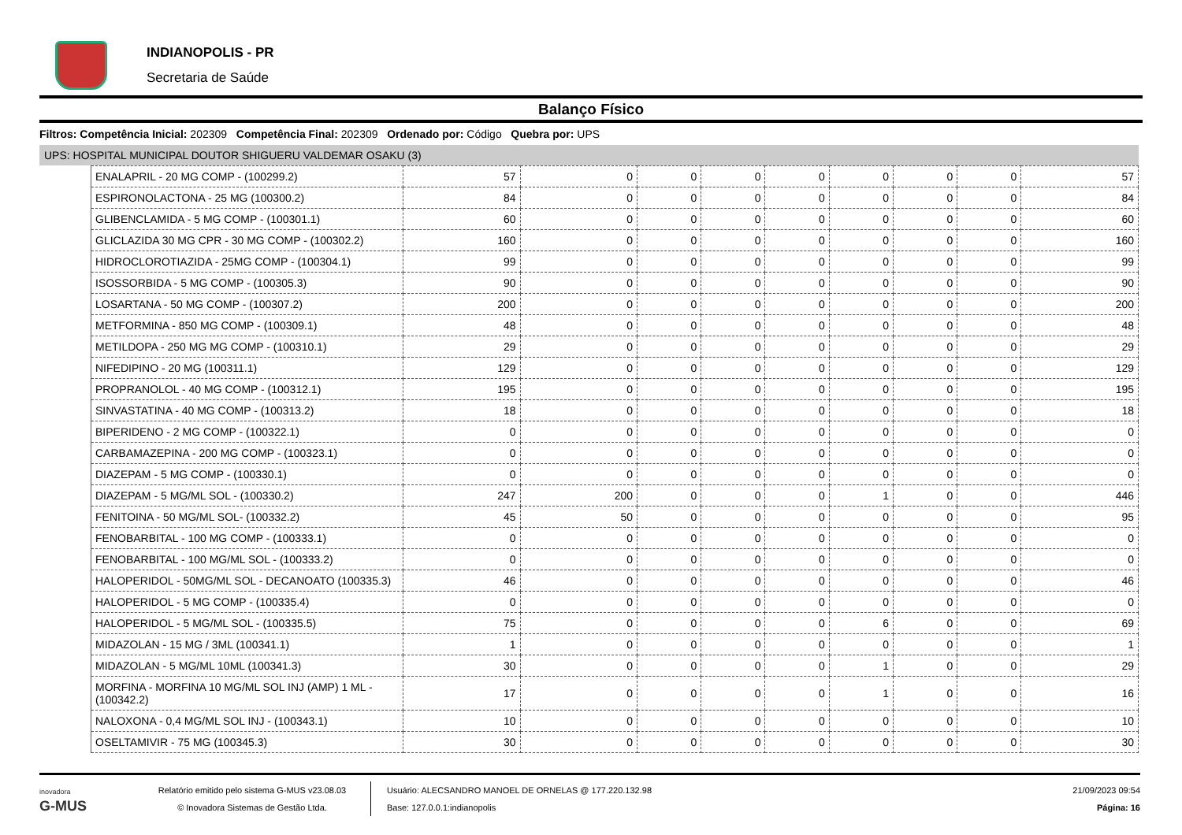INDIANOPOLIS - PR
Secretaria de Saúde
Balanço Físico
Filtros: Competência Inicial: 202309 Competência Final: 202309 Ordenado por: Código Quebra por: UPS
UPS: HOSPITAL MUNICIPAL DOUTOR SHIGUERU VALDEMAR OSAKU (3)
| ENALAPRIL - 20 MG COMP - (100299.2) | 57 | 0 | 0 | 0 | 0 | 0 | 0 | 0 | 57 |
| ESPIRONOLACTONA - 25 MG (100300.2) | 84 | 0 | 0 | 0 | 0 | 0 | 0 | 0 | 84 |
| GLIBENCLAMIDA - 5 MG COMP - (100301.1) | 60 | 0 | 0 | 0 | 0 | 0 | 0 | 0 | 60 |
| GLICLAZIDA 30 MG CPR - 30 MG COMP - (100302.2) | 160 | 0 | 0 | 0 | 0 | 0 | 0 | 0 | 160 |
| HIDROCLOROTIAZIDA - 25MG COMP - (100304.1) | 99 | 0 | 0 | 0 | 0 | 0 | 0 | 0 | 99 |
| ISOSSORBIDA - 5 MG COMP - (100305.3) | 90 | 0 | 0 | 0 | 0 | 0 | 0 | 0 | 90 |
| LOSARTANA - 50 MG COMP - (100307.2) | 200 | 0 | 0 | 0 | 0 | 0 | 0 | 0 | 200 |
| METFORMINA - 850 MG COMP - (100309.1) | 48 | 0 | 0 | 0 | 0 | 0 | 0 | 0 | 48 |
| METILDOPA - 250 MG MG COMP - (100310.1) | 29 | 0 | 0 | 0 | 0 | 0 | 0 | 0 | 29 |
| NIFEDIPINO - 20 MG (100311.1) | 129 | 0 | 0 | 0 | 0 | 0 | 0 | 0 | 129 |
| PROPRANOLOL - 40 MG COMP - (100312.1) | 195 | 0 | 0 | 0 | 0 | 0 | 0 | 0 | 195 |
| SINVASTATINA - 40 MG COMP - (100313.2) | 18 | 0 | 0 | 0 | 0 | 0 | 0 | 0 | 18 |
| BIPERIDENO - 2 MG COMP - (100322.1) | 0 | 0 | 0 | 0 | 0 | 0 | 0 | 0 | 0 |
| CARBAMAZEPINA - 200 MG COMP - (100323.1) | 0 | 0 | 0 | 0 | 0 | 0 | 0 | 0 | 0 |
| DIAZEPAM - 5 MG COMP - (100330.1) | 0 | 0 | 0 | 0 | 0 | 0 | 0 | 0 | 0 |
| DIAZEPAM - 5 MG/ML SOL - (100330.2) | 247 | 200 | 0 | 0 | 0 | 1 | 0 | 0 | 446 |
| FENITOINA - 50 MG/ML SOL- (100332.2) | 45 | 50 | 0 | 0 | 0 | 0 | 0 | 0 | 95 |
| FENOBARBITAL - 100 MG COMP - (100333.1) | 0 | 0 | 0 | 0 | 0 | 0 | 0 | 0 | 0 |
| FENOBARBITAL - 100 MG/ML SOL - (100333.2) | 0 | 0 | 0 | 0 | 0 | 0 | 0 | 0 | 0 |
| HALOPERIDOL - 50MG/ML SOL - DECANOATO (100335.3) | 46 | 0 | 0 | 0 | 0 | 0 | 0 | 0 | 46 |
| HALOPERIDOL - 5 MG COMP - (100335.4) | 0 | 0 | 0 | 0 | 0 | 0 | 0 | 0 | 0 |
| HALOPERIDOL - 5 MG/ML SOL - (100335.5) | 75 | 0 | 0 | 0 | 0 | 6 | 0 | 0 | 69 |
| MIDAZOLAN - 15 MG / 3ML (100341.1) | 1 | 0 | 0 | 0 | 0 | 0 | 0 | 0 | 1 |
| MIDAZOLAN - 5 MG/ML 10ML (100341.3) | 30 | 0 | 0 | 0 | 0 | 1 | 0 | 0 | 29 |
| MORFINA - MORFINA 10 MG/ML SOL INJ (AMP) 1 ML - (100342.2) | 17 | 0 | 0 | 0 | 0 | 1 | 0 | 0 | 16 |
| NALOXONA - 0,4 MG/ML SOL INJ - (100343.1) | 10 | 0 | 0 | 0 | 0 | 0 | 0 | 0 | 10 |
| OSELTAMIVIR - 75 MG (100345.3) | 30 | 0 | 0 | 0 | 0 | 0 | 0 | 0 | 30 |
inovadora
G-MUS
Relatório emitido pelo sistema G-MUS v23.08.03
© Inovadora Sistemas de Gestão Ltda.
Usuário: ALECSANDRO MANOEL DE ORNELAS @ 177.220.132.98
Base: 127.0.0.1:indianopolis
21/09/2023 09:54
Página: 16